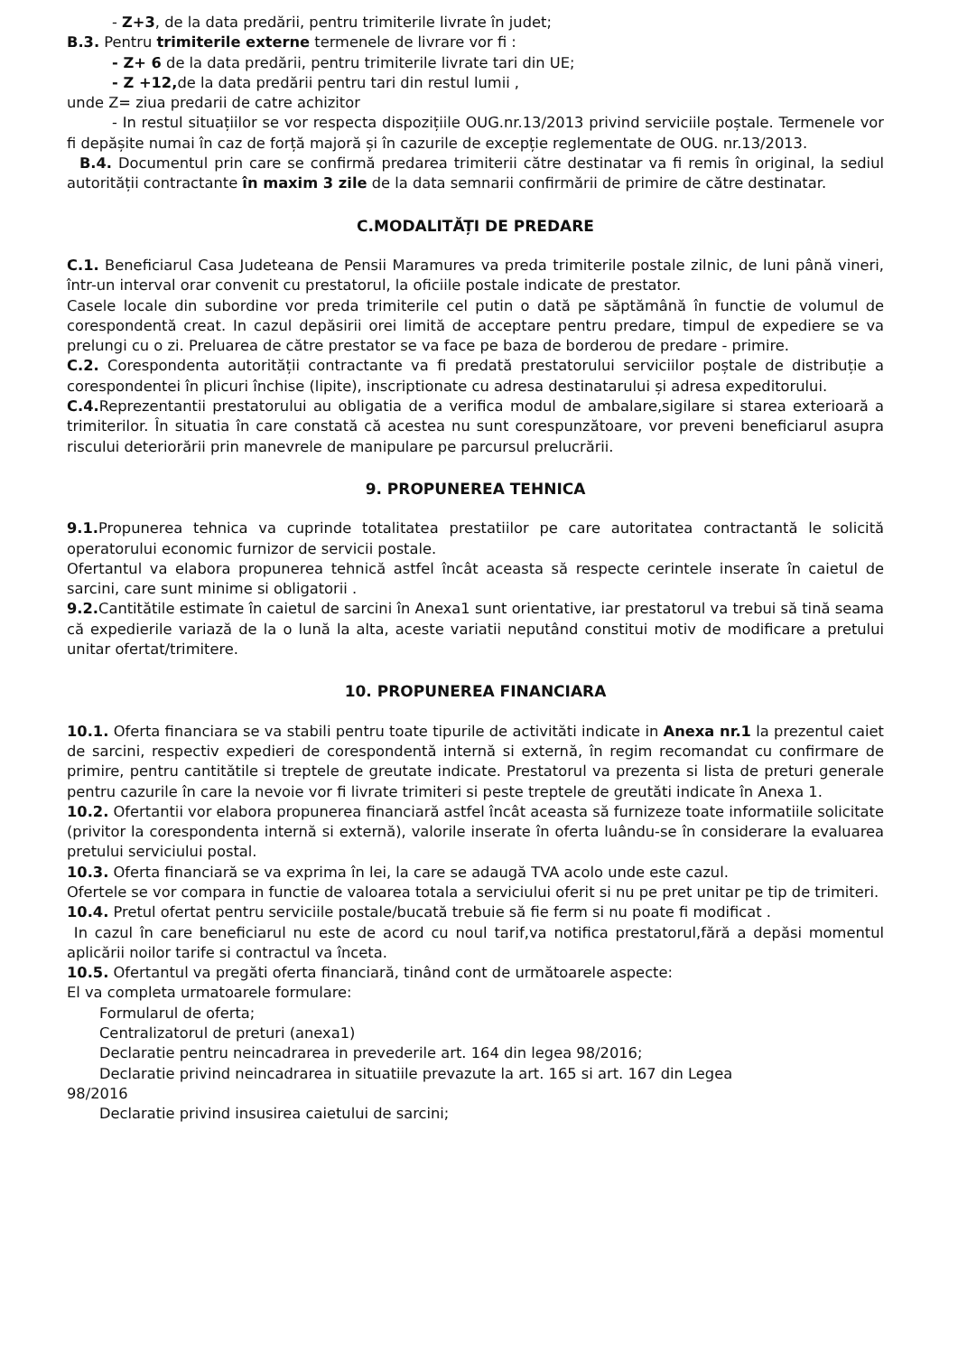- Z+3, de la data predării, pentru trimiterile livrate în judet;
B.3. Pentru trimiterile externe termenele de livrare vor fi :
- Z+ 6 de la data predării, pentru trimiterile livrate tari din UE;
- Z +12, de la data predării pentru tari din restul lumii ,
unde Z= ziua predarii de catre achizitor
- In restul situațiilor se vor respecta dispozițiile OUG.nr.13/2013 privind serviciile poștale. Termenele vor fi depășite numai în caz de forță majoră și în cazurile de excepție reglementate de OUG. nr.13/2013.
B.4. Documentul prin care se confirmă predarea trimiterii către destinatar va fi remis în original, la sediul autorității contractante în maxim 3 zile de la data semnarii confirmării de primire de către destinatar.
C.MODALITĂȚI DE PREDARE
C.1. Beneficiarul Casa Judeteana de Pensii Maramures va preda trimiterile postale zilnic, de luni până vineri, într-un interval orar convenit cu prestatorul, la oficiile postale indicate de prestator.
Casele locale din subordine vor preda trimiterile cel putin o dată pe săptămână în functie de volumul de corespondentă creat. In cazul depăsirii orei limită de acceptare pentru predare, timpul de expediere se va prelungi cu o zi. Preluarea de către prestator se va face pe baza de borderou de predare - primire.
C.2. Corespondenta autorității contractante va fi predată prestatorului serviciilor poștale de distribuție a corespondentei în plicuri închise (lipite), inscriptionate cu adresa destinatarului și adresa expeditorului.
C.4. Reprezentantii prestatorului au obligatia de a verifica modul de ambalare,sigilare si starea exterioară a trimiterilor. În situatia în care constată că acestea nu sunt corespunzătoare, vor preveni beneficiarul asupra riscului deteriorării prin manevrele de manipulare pe parcursul prelucrării.
9. PROPUNEREA TEHNICA
9.1. Propunerea tehnica va cuprinde totalitatea prestatiilor pe care autoritatea contractantă le solicită operatorului economic furnizor de servicii postale.
Ofertantul va elabora propunerea tehnică astfel încât aceasta să respecte cerintele inserate în caietul de sarcini, care sunt minime si obligatorii .
9.2. Cantitătile estimate în caietul de sarcini în Anexa1 sunt orientative, iar prestatorul va trebui să tină seama că expedierile variază de la o lună la alta, aceste variatii neputând constitui motiv de modificare a pretului unitar ofertat/trimitere.
10. PROPUNEREA FINANCIARA
10.1. Oferta financiara se va stabili pentru toate tipurile de activităti indicate in Anexa nr.1 la prezentul caiet de sarcini, respectiv expedieri de corespondentă internă si externă, în regim recomandat cu confirmare de primire, pentru cantitătile si treptele de greutate indicate. Prestatorul va prezenta si lista de preturi generale pentru cazurile în care la nevoie vor fi livrate trimiteri si peste treptele de greutăti indicate în Anexa 1.
10.2. Ofertantii vor elabora propunerea financiară astfel încât aceasta să furnizeze toate informatiile solicitate (privitor la corespondenta internă si externă), valorile inserate în oferta luându-se în considerare la evaluarea pretului serviciului postal.
10.3. Oferta financiară se va exprima în lei, la care se adaugă TVA acolo unde este cazul.
Ofertele se vor compara in functie de valoarea totala a serviciului oferit si nu pe pret unitar pe tip de trimiteri.
10.4. Pretul ofertat pentru serviciile postale/bucată trebuie să fie ferm si nu poate fi modificat .
In cazul în care beneficiarul nu este de acord cu noul tarif,va notifica prestatorul,fără a depăsi momentul aplicării noilor tarife si contractul va înceta.
10.5. Ofertantul va pregăti oferta financiară, tinând cont de următoarele aspecte:
El va completa urmatoarele formulare:
Formularul de oferta;
Centralizatorul de preturi (anexa1)
Declaratie pentru neincadrarea in prevederile art. 164 din legea 98/2016;
Declaratie privind neincadrarea in situatiile prevazute la art. 165 si art. 167 din Legea
98/2016
Declaratie privind insusirea caietului de sarcini;